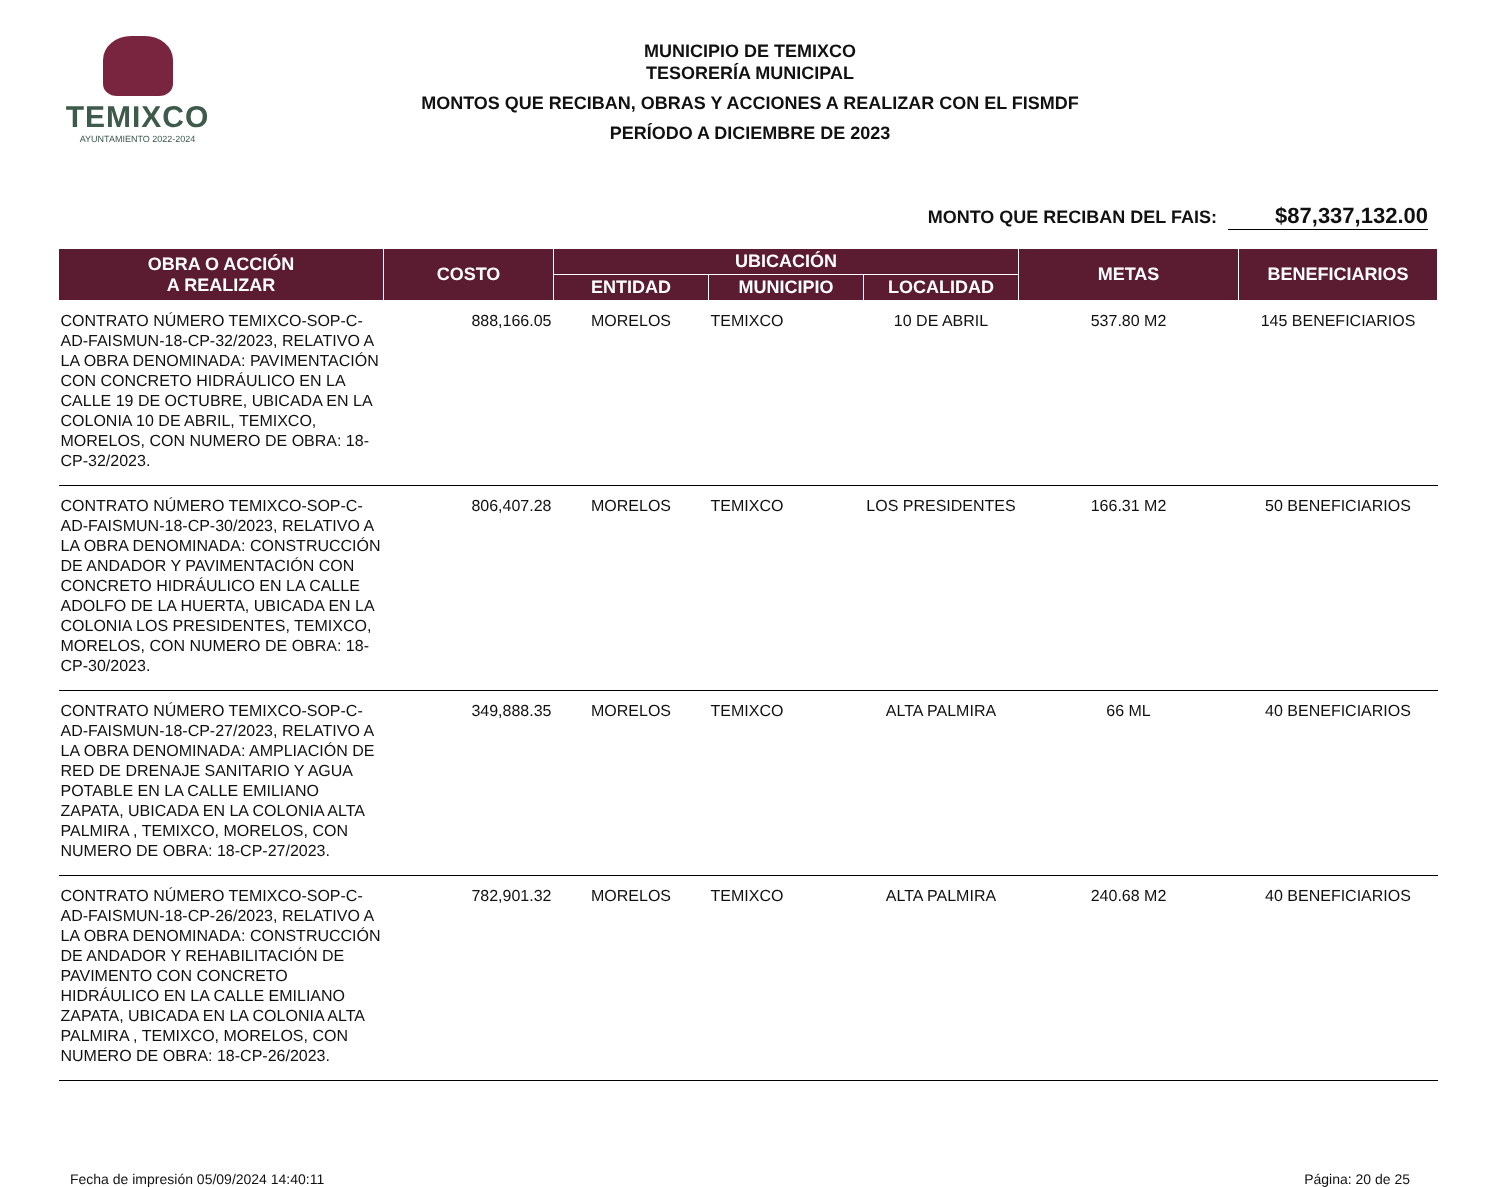TEMIXCO
AYUNTAMIENTO 2022-2024
MUNICIPIO DE TEMIXCO
TESORERÍA MUNICIPAL
MONTOS QUE RECIBAN, OBRAS Y ACCIONES A REALIZAR CON EL FISMDF
PERÍODO A DICIEMBRE DE 2023
MONTO QUE RECIBAN DEL FAIS: $87,337,132.00
| OBRA O ACCIÓN A REALIZAR | COSTO | UBICACIÓN | | | METAS | BENEFICIARIOS |
| --- | --- | --- | --- | --- | --- | --- |
| | | ENTIDAD | MUNICIPIO | LOCALIDAD | | |
| CONTRATO NÚMERO TEMIXCO-SOP-C-AD-FAISMUN-18-CP-32/2023, RELATIVO A LA OBRA DENOMINADA: PAVIMENTACIÓN CON CONCRETO HIDRÁULICO EN LA CALLE 19 DE OCTUBRE, UBICADA EN LA COLONIA 10 DE ABRIL, TEMIXCO, MORELOS, CON NUMERO DE OBRA: 18-CP-32/2023. | 888,166.05 | MORELOS | TEMIXCO | 10 DE ABRIL | 537.80 M2 | 145 BENEFICIARIOS |
| CONTRATO NÚMERO TEMIXCO-SOP-C-AD-FAISMUN-18-CP-30/2023, RELATIVO A LA OBRA DENOMINADA: CONSTRUCCIÓN DE ANDADOR Y PAVIMENTACIÓN CON CONCRETO HIDRÁULICO EN LA CALLE ADOLFO DE LA HUERTA, UBICADA EN LA COLONIA LOS PRESIDENTES, TEMIXCO, MORELOS, CON NUMERO DE OBRA: 18-CP-30/2023. | 806,407.28 | MORELOS | TEMIXCO | LOS PRESIDENTES | 166.31 M2 | 50 BENEFICIARIOS |
| CONTRATO NÚMERO TEMIXCO-SOP-C-AD-FAISMUN-18-CP-27/2023, RELATIVO A LA OBRA DENOMINADA: AMPLIACIÓN DE RED DE DRENAJE SANITARIO Y AGUA POTABLE EN LA CALLE EMILIANO ZAPATA, UBICADA EN LA COLONIA ALTA PALMIRA , TEMIXCO, MORELOS, CON NUMERO DE OBRA: 18-CP-27/2023. | 349,888.35 | MORELOS | TEMIXCO | ALTA PALMIRA | 66 ML | 40 BENEFICIARIOS |
| CONTRATO NÚMERO TEMIXCO-SOP-C-AD-FAISMUN-18-CP-26/2023, RELATIVO A LA OBRA DENOMINADA: CONSTRUCCIÓN DE ANDADOR Y REHABILITACIÓN DE PAVIMENTO CON CONCRETO HIDRÁULICO EN LA CALLE EMILIANO ZAPATA, UBICADA EN LA COLONIA ALTA PALMIRA , TEMIXCO, MORELOS, CON NUMERO DE OBRA: 18-CP-26/2023. | 782,901.32 | MORELOS | TEMIXCO | ALTA PALMIRA | 240.68 M2 | 40 BENEFICIARIOS |
Fecha de impresión 05/09/2024 14:40:11 Página: 20 de 25